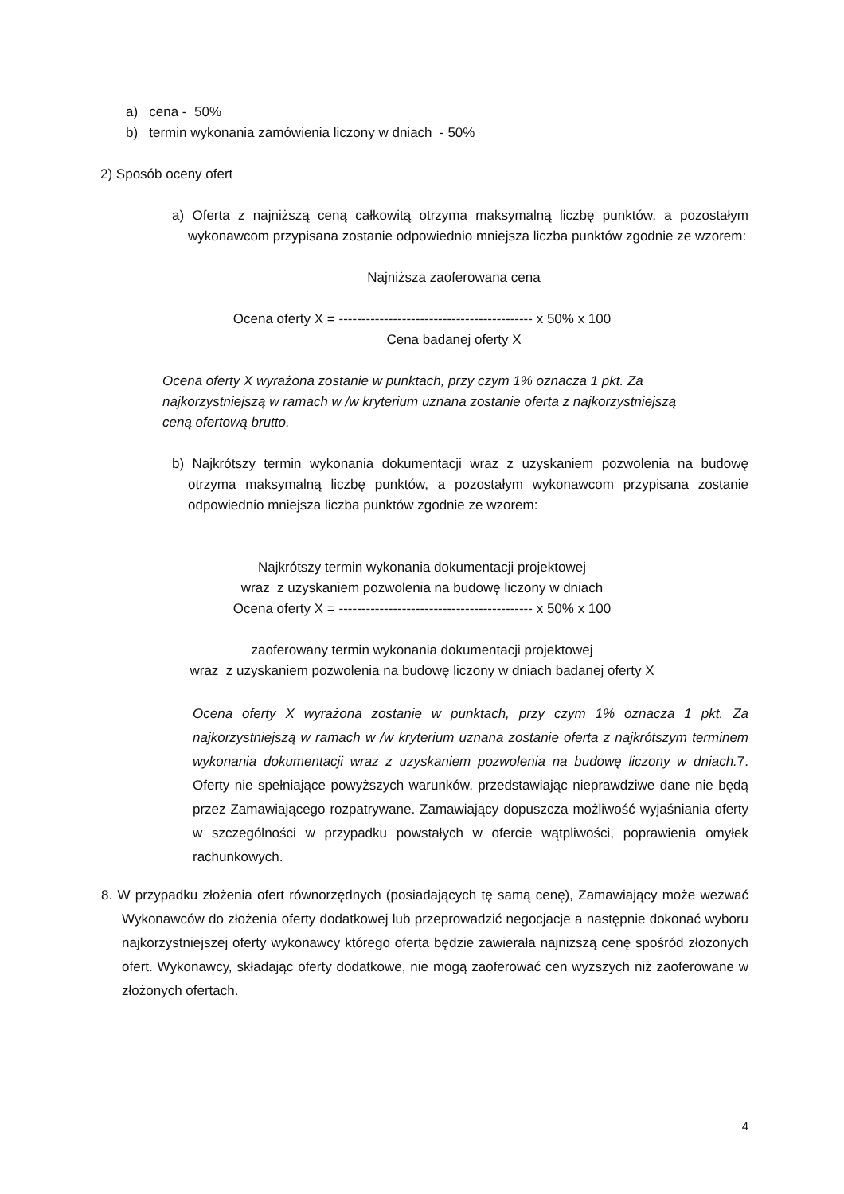a) cena - 50%
b) termin wykonania zamówienia liczony w dniach - 50%
2) Sposób oceny ofert
a) Oferta z najniższą ceną całkowitą otrzyma maksymalną liczbę punktów, a pozostałym wykonawcom przypisana zostanie odpowiednio mniejsza liczba punktów zgodnie ze wzorem:
Najniższa zaoferowana cena
Ocena oferty X = ------------------------------------------- x 50% x 100
Cena badanej oferty X
Ocena oferty X wyrażona zostanie w punktach, przy czym 1% oznacza 1 pkt. Za najkorzystniejszą w ramach w /w kryterium uznana zostanie oferta z najkorzystniejszą ceną ofertową brutto.
b) Najkrótszy termin wykonania dokumentacji wraz z uzyskaniem pozwolenia na budowę otrzyma maksymalną liczbę punktów, a pozostałym wykonawcom przypisana zostanie odpowiednio mniejsza liczba punktów zgodnie ze wzorem:
Najkrótszy termin wykonania dokumentacji projektowej
wraz z uzyskaniem pozwolenia na budowę liczony w dniach
Ocena oferty X = ------------------------------------------- x 50% x 100
zaoferowany termin wykonania dokumentacji projektowej
wraz z uzyskaniem pozwolenia na budowę liczony w dniach badanej oferty X
Ocena oferty X wyrażona zostanie w punktach, przy czym 1% oznacza 1 pkt. Za najkorzystniejszą w ramach w /w kryterium uznana zostanie oferta z najkrótszym terminem wykonania dokumentacji wraz z uzyskaniem pozwolenia na budowę liczony w dniach. 7. Oferty nie spełniające powyższych warunków, przedstawiając nieprawdziwe dane nie będą przez Zamawiającego rozpatrywane. Zamawiający dopuszcza możliwość wyjaśniania oferty w szczególności w przypadku powstałych w ofercie wątpliwości, poprawienia omyłek rachunkowych.
8. W przypadku złożenia ofert równorzędnych (posiadających tę samą cenę), Zamawiający może wezwać Wykonawców do złożenia oferty dodatkowej lub przeprowadzić negocjacje a następnie dokonać wyboru najkorzystniejszej oferty wykonawcy którego oferta będzie zawierała najniższą cenę spośród złożonych ofert. Wykonawcy, składając oferty dodatkowe, nie mogą zaoferować cen wyższych niż zaoferowane w złożonych ofertach.
4